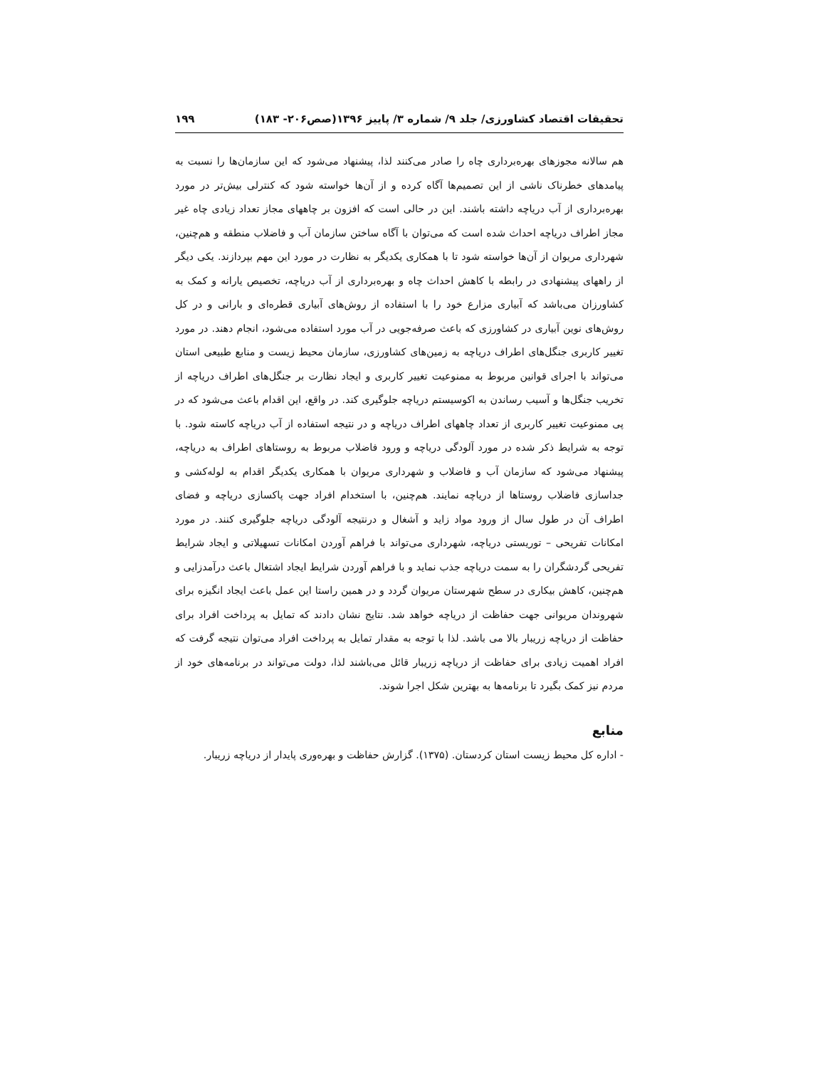تحقیقات اقتصاد کشاورزی/ جلد ۹/ شماره ۳/ پاییز ۱۳۹۶(صص۲۰۶- ۱۸۳) ۱۹۹
هم سالانه مجوزهای بهره‌برداری چاه را صادر می‌کنند لذا، پیشنهاد می‌شود که این سازمان‌ها را نسبت به پیامدهای خطرناک ناشی از این تصمیم‌ها آگاه کرده و از آن‌ها خواسته شود که کنترلی بیش‌تر در مورد بهره‌برداری از آب دریاچه داشته باشند. این در حالی است که افزون بر چاههای مجاز تعداد زیادی چاه غیر مجاز اطراف دریاچه احداث شده است که می‌توان با آگاه ساختن سازمان آب و فاضلاب منطقه و هم‌چنین، شهرداری مریوان از آن‌ها خواسته شود تا با همکاری یکدیگر به نظارت در مورد این مهم بپردازند. یکی دیگر از راههای پیشنهادی در رابطه با کاهش احداث چاه و بهره‌برداری از آب دریاچه، تخصیص یارانه و کمک به کشاورزان می‌باشد که آبیاری مزارع خود را با استفاده از روش‌های آبیاری قطره‌ای و بارانی و در کل روش‌های نوین آبیاری در کشاورزی که باعث صرفه‌جویی در آب مورد استفاده می‌شود، انجام دهند. در مورد تغییر کاربری جنگل‌های اطراف دریاچه به زمین‌های کشاورزی، سازمان محیط زیست و منابع طبیعی استان می‌تواند با اجرای قوانین مربوط به ممنوعیت تغییر کاربری و ایجاد نظارت بر جنگل‌های اطراف دریاچه از تخریب جنگل‌ها و آسیب رساندن به اکوسیستم دریاچه جلوگیری کند. در واقع، این اقدام باعث می‌شود که در پی ممنوعیت تغییر کاربری از تعداد چاههای اطراف دریاچه و در نتیجه استفاده از آب دریاچه کاسته شود. با توجه به شرایط ذکر شده در مورد آلودگی دریاچه و ورود فاضلاب مربوط به روستاهای اطراف به دریاچه، پیشنهاد می‌شود که سازمان آب و فاضلاب و شهرداری مریوان با همکاری یکدیگر اقدام به لوله‌کشی و جداسازی فاضلاب روستاها از دریاچه نمایند. هم‌چنین، با استخدام افراد جهت پاکسازی دریاچه و فضای اطراف آن در طول سال از ورود مواد زاید و آشغال و درنتیجه آلودگی دریاچه جلوگیری کنند. در مورد امکانات تفریحی – توریستی دریاچه، شهرداری می‌تواند با فراهم آوردن امکانات تسهیلاتی و ایجاد شرایط تفریحی گردشگران را به سمت دریاچه جذب نماید و با فراهم آوردن شرایط ایجاد اشتغال باعث درآمدزایی و هم‌چنین، کاهش بیکاری در سطح شهرستان مریوان گردد و در همین راستا این عمل باعث ایجاد انگیزه برای شهروندان مریوانی جهت حفاظت از دریاچه خواهد شد. نتایج نشان دادند که تمایل به پرداخت افراد برای حفاظت از دریاچه زریبار بالا می باشد. لذا با توجه به مقدار تمایل به پرداخت افراد می‌توان نتیجه گرفت که افراد اهمیت زیادی برای حفاظت از دریاچه زریبار قائل می‌باشند لذا، دولت می‌تواند در برنامه‌های خود از مردم نیز کمک بگیرد تا برنامه‌ها به بهترین شکل اجرا شوند.
منابع
- اداره کل محیط زیست استان کردستان. (۱۳۷۵). گزارش حفاظت و بهره‌وری پایدار از دریاچه زریبار.